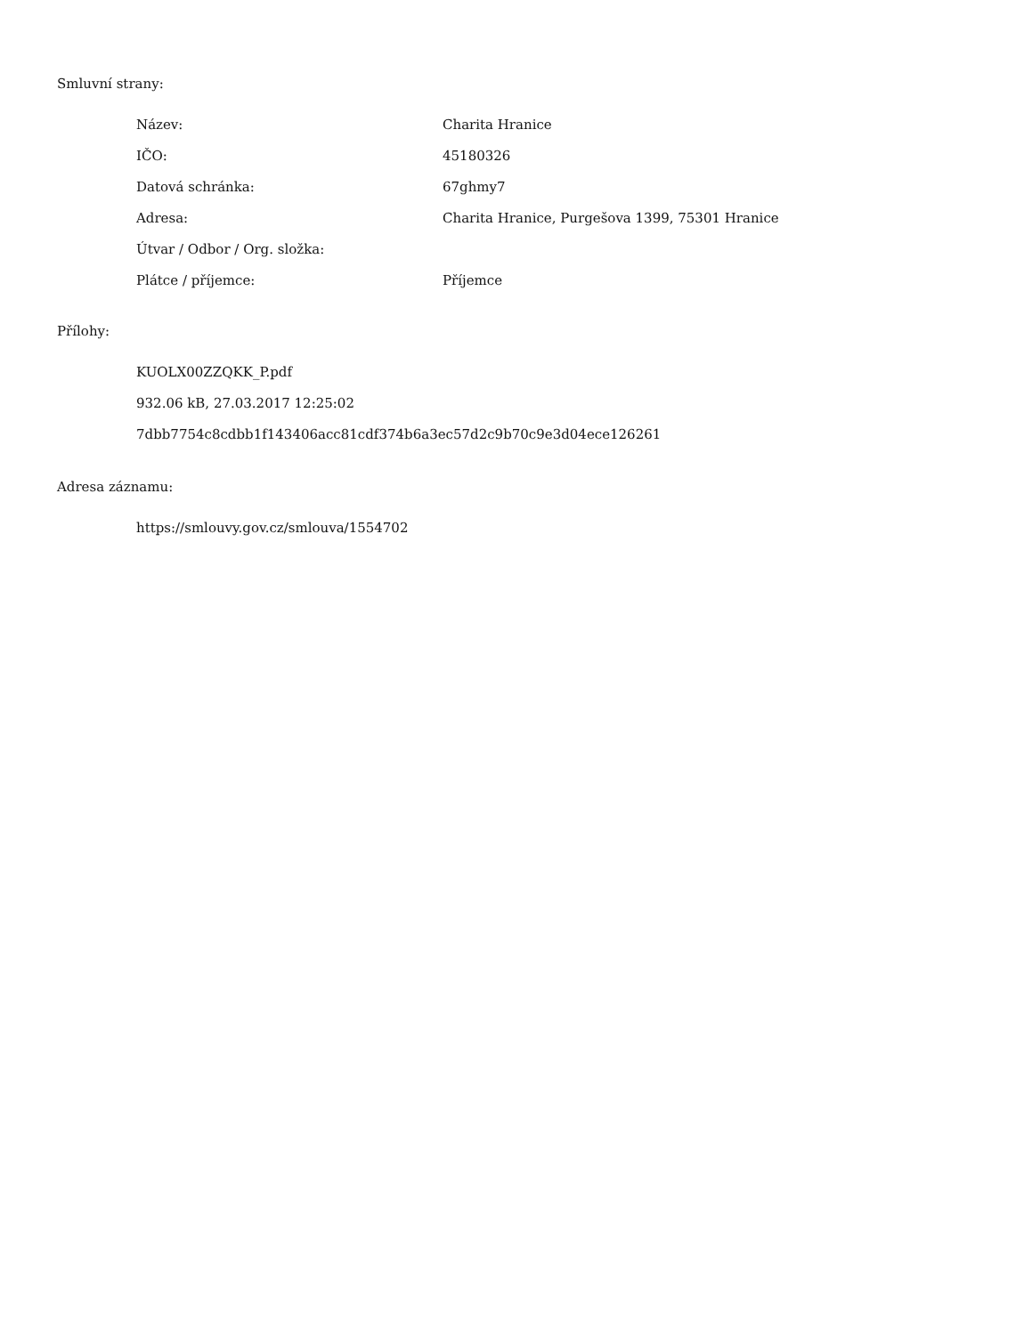Smluvní strany:
| Název: | Charita Hranice |
| IČO: | 45180326 |
| Datová schránka: | 67ghmy7 |
| Adresa: | Charita Hranice, Purgešova 1399, 75301 Hranice |
| Útvar / Odbor / Org. složka: | |
| Plátce / příjemce: | Příjemce |
Přílohy:
KUOLX00ZZQKK_P.pdf
932.06 kB, 27.03.2017 12:25:02
7dbb7754c8cdbb1f143406acc81cdf374b6a3ec57d2c9b70c9e3d04ece126261
Adresa záznamu:
https://smlouvy.gov.cz/smlouva/1554702